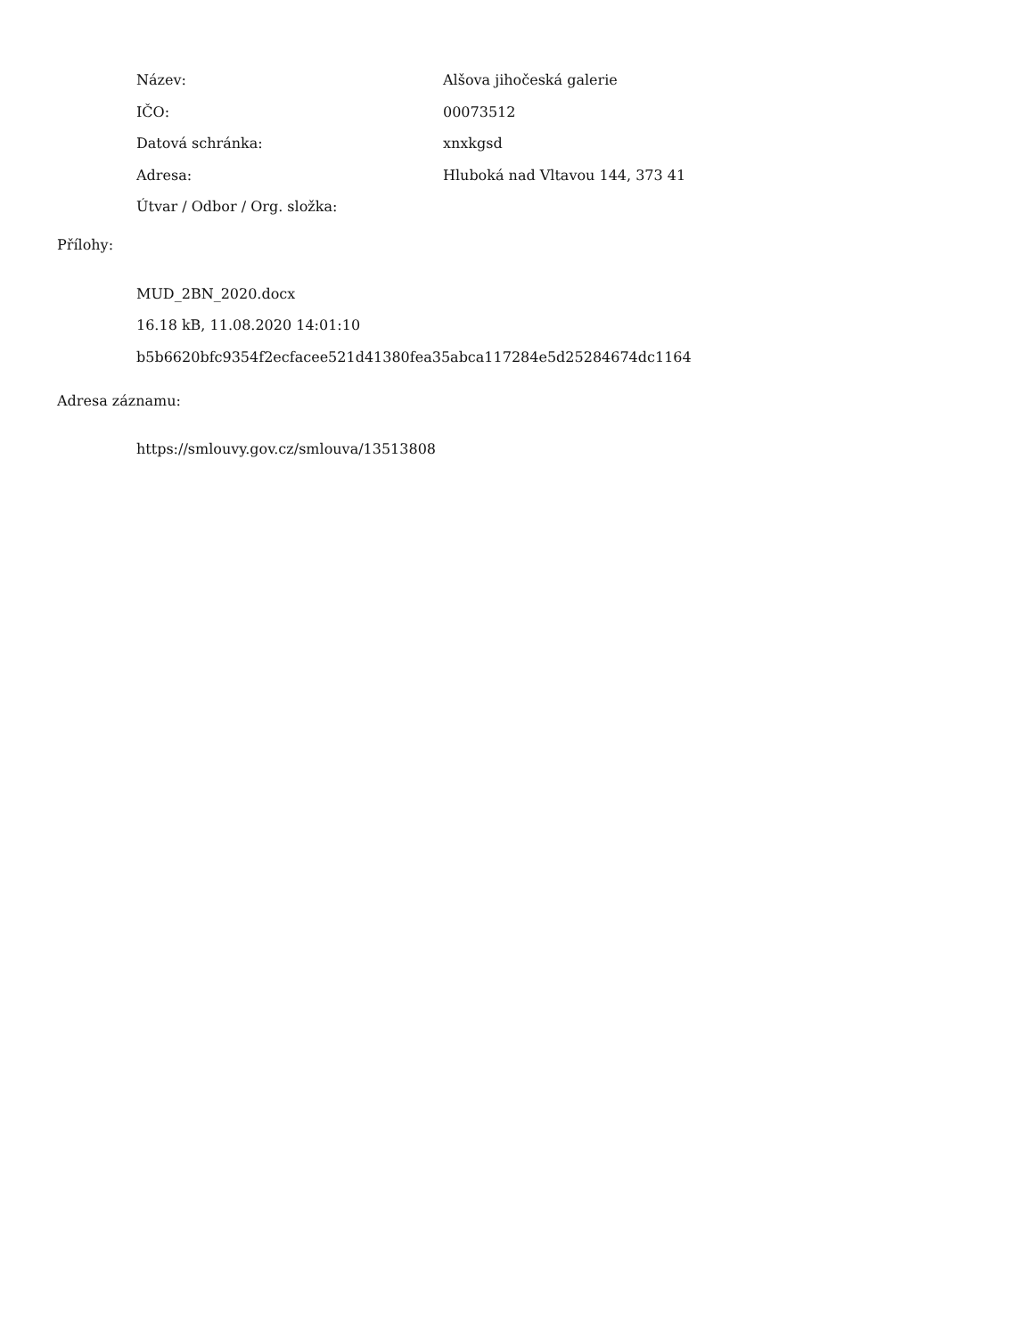Název: Alšova jihočeská galerie
IČO: 00073512
Datová schránka: xnxkgsd
Adresa:
Hluboká nad Vltavou 144, 373 41
Útvar / Odbor / Org. složka:
Přílohy:
MUD_2BN_2020.docx
16.18 kB, 11.08.2020 14:01:10
b5b6620bfc9354f2ecfacee521d41380fea35abca117284e5d25284674dc1164
Adresa záznamu:
https://smlouvy.gov.cz/smlouva/13513808